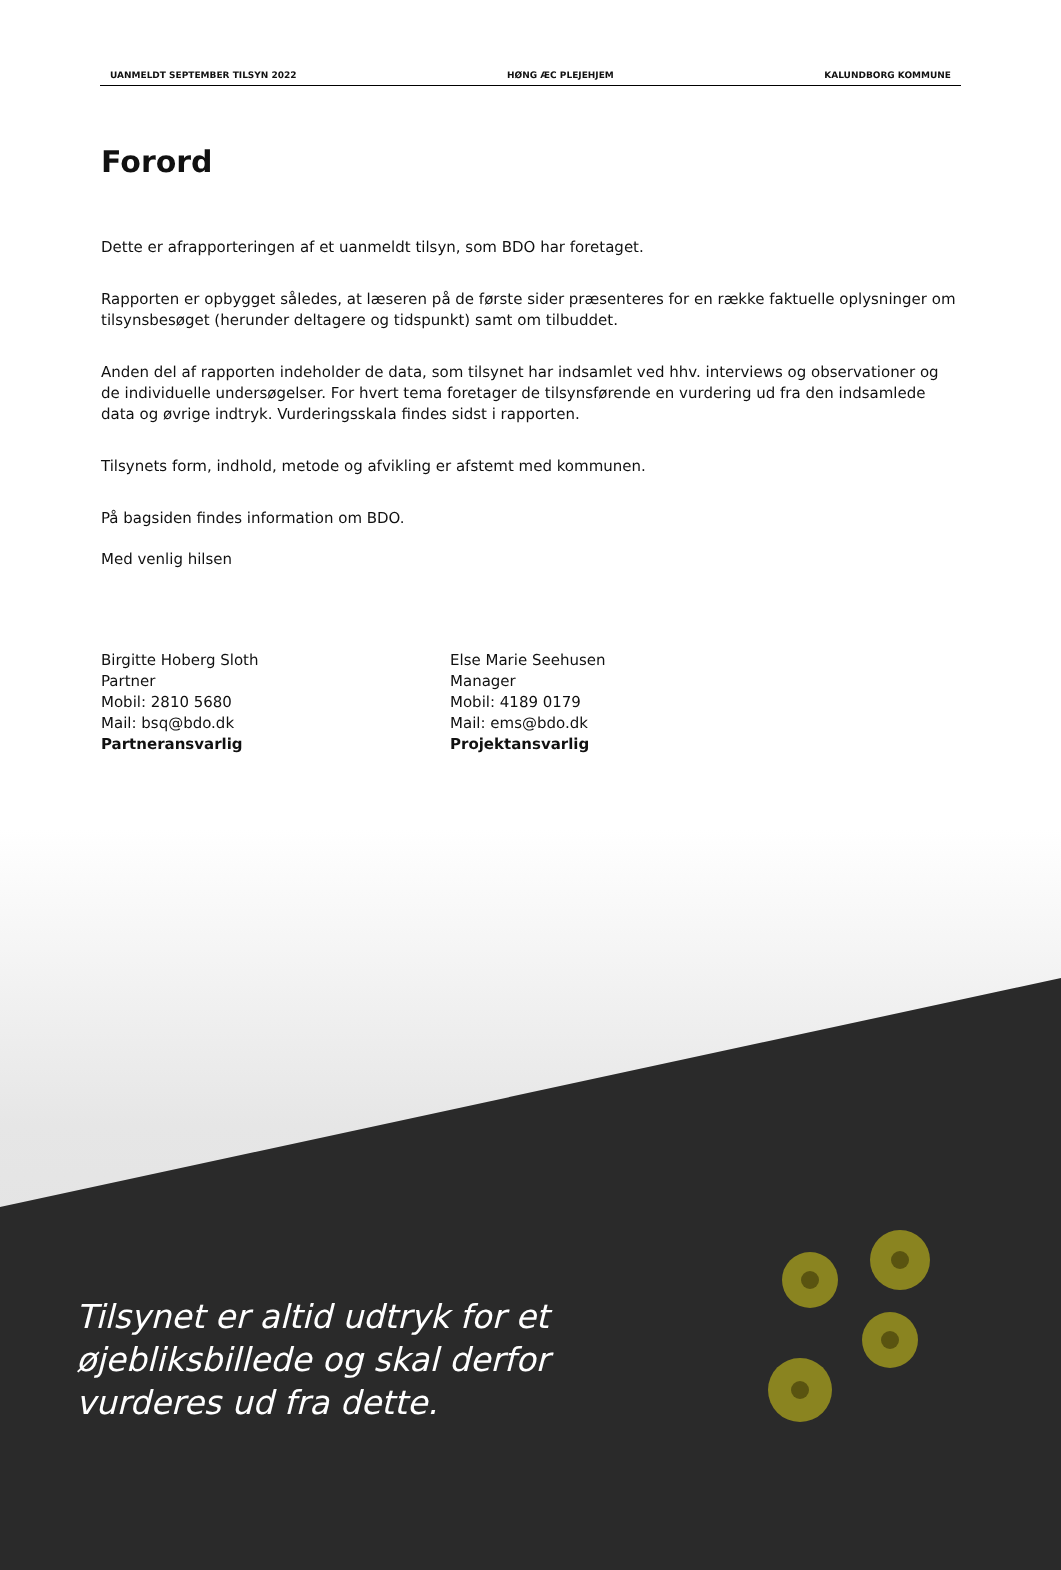UANMELDT SEPTEMBER TILSYN 2022 HØNG ÆC PLEJEHJEM KALUNDBORG KOMMUNE
Forord
Dette er afrapporteringen af et uanmeldt tilsyn, som BDO har foretaget.
Rapporten er opbygget således, at læseren på de første sider præsenteres for en række faktuelle oplysninger om tilsynsbesøget (herunder deltagere og tidspunkt) samt om tilbuddet.
Anden del af rapporten indeholder de data, som tilsynet har indsamlet ved hhv. interviews og observationer og de individuelle undersøgelser. For hvert tema foretager de tilsynsførende en vurdering ud fra den indsamlede data og øvrige indtryk. Vurderingsskala findes sidst i rapporten.
Tilsynets form, indhold, metode og afvikling er afstemt med kommunen.
På bagsiden findes information om BDO.
Med venlig hilsen
Birgitte Hoberg Sloth
Partner
Mobil: 2810 5680
Mail: bsq@bdo.dk
Partneransvarlig
Else Marie Seehusen
Manager
Mobil: 4189 0179
Mail: ems@bdo.dk
Projektansvarlig
Tilsynet er altid udtryk for et øjebliksbillede og skal derfor vurderes ud fra dette.